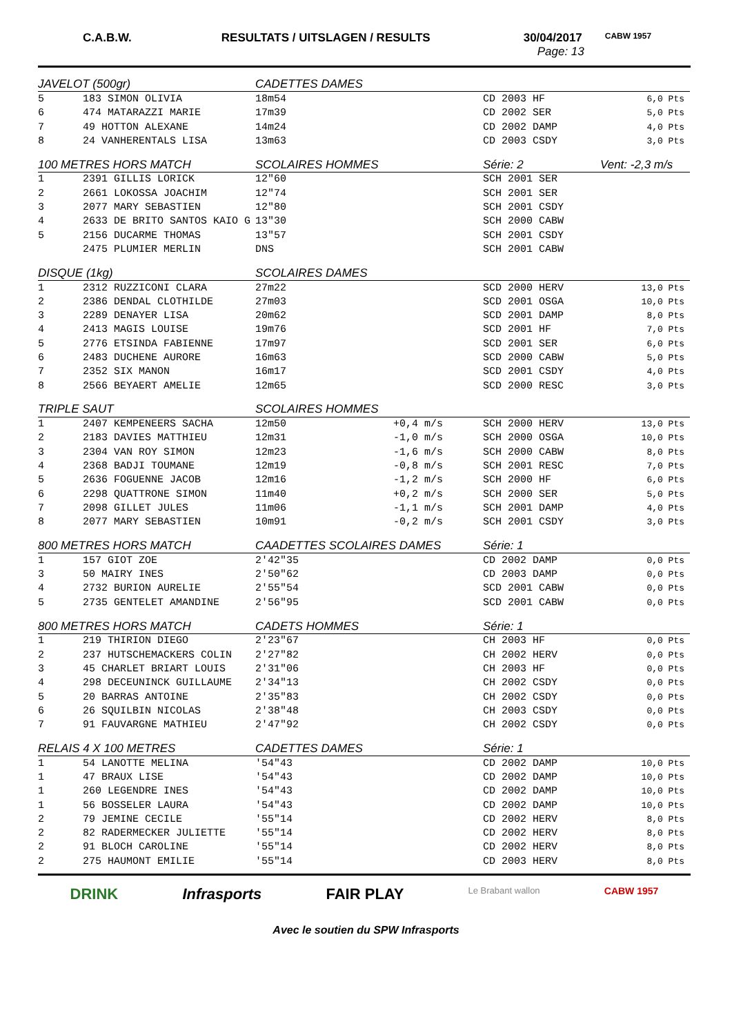C.A.B.W. RESULTATS / UITSLAGEN / RESULTS 30/04/2017
Page: 13 CABW 1957
| JAVELOT (500gr) | | CADETTES DAMES | | | |
| 5 | 183 SIMON OLIVIA | 18m54 | | CD 2003 HF | 6,0 Pts |
| 6 | 474 MATARAZZI MARIE | 17m39 | | CD 2002 SER | 5,0 Pts |
| 7 | 49 HOTTON ALEXANE | 14m24 | | CD 2002 DAMP | 4,0 Pts |
| 8 | 24 VANHERENTALS LISA | 13m63 | | CD 2003 CSDY | 3,0 Pts |
| 100 METRES HORS MATCH | | SCOLAIRES HOMMES | | Série: 2 | Vent: -2,3 m/s |
| 1 | 2391 GILLIS LORICK | 12"60 | | SCH 2001 SER | |
| 2 | 2661 LOKOSSA JOACHIM | 12"74 | | SCH 2001 SER | |
| 3 | 2077 MARY SEBASTIEN | 12"80 | | SCH 2001 CSDY | |
| 4 | 2633 DE BRITO SANTOS KAIO G | 13"30 | | SCH 2000 CABW | |
| 5 | 2156 DUCARME THOMAS | 13"57 | | SCH 2001 CSDY | |
| | 2475 PLUMIER MERLIN | DNS | | SCH 2001 CABW | |
| DISQUE (1kg) | | SCOLAIRES DAMES | | | |
| 1 | 2312 RUZZICONI CLARA | 27m22 | | SCD 2000 HERV | 13,0 Pts |
| 2 | 2386 DENDAL CLOTHILDE | 27m03 | | SCD 2001 OSGA | 10,0 Pts |
| 3 | 2289 DENAYER LISA | 20m62 | | SCD 2001 DAMP | 8,0 Pts |
| 4 | 2413 MAGIS LOUISE | 19m76 | | SCD 2001 HF | 7,0 Pts |
| 5 | 2776 ETSINDA FABIENNE | 17m97 | | SCD 2001 SER | 6,0 Pts |
| 6 | 2483 DUCHENE AURORE | 16m63 | | SCD 2000 CABW | 5,0 Pts |
| 7 | 2352 SIX MANON | 16m17 | | SCD 2001 CSDY | 4,0 Pts |
| 8 | 2566 BEYAERT AMELIE | 12m65 | | SCD 2000 RESC | 3,0 Pts |
| TRIPLE SAUT | | SCOLAIRES HOMMES | | | |
| 1 | 2407 KEMPENEERS SACHA | 12m50 | +0,4 m/s | SCH 2000 HERV | 13,0 Pts |
| 2 | 2183 DAVIES MATTHIEU | 12m31 | -1,0 m/s | SCH 2000 OSGA | 10,0 Pts |
| 3 | 2304 VAN ROY SIMON | 12m23 | -1,6 m/s | SCH 2000 CABW | 8,0 Pts |
| 4 | 2368 BADJI TOUMANE | 12m19 | -0,8 m/s | SCH 2001 RESC | 7,0 Pts |
| 5 | 2636 FOGUENNE JACOB | 12m16 | -1,2 m/s | SCH 2000 HF | 6,0 Pts |
| 6 | 2298 QUATTRONE SIMON | 11m40 | +0,2 m/s | SCH 2000 SER | 5,0 Pts |
| 7 | 2098 GILLET JULES | 11m06 | -1,1 m/s | SCH 2001 DAMP | 4,0 Pts |
| 8 | 2077 MARY SEBASTIEN | 10m91 | -0,2 m/s | SCH 2001 CSDY | 3,0 Pts |
| 800 METRES HORS MATCH | | CAADETTES SCOLAIRES DAMES | | Série: 1 | |
| 1 | 157 GIOT ZOE | 2'42"35 | | CD 2002 DAMP | 0,0 Pts |
| 3 | 50 MAIRY INES | 2'50"62 | | CD 2003 DAMP | 0,0 Pts |
| 4 | 2732 BURION AURELIE | 2'55"54 | | SCD 2001 CABW | 0,0 Pts |
| 5 | 2735 GENTELET AMANDINE | 2'56"95 | | SCD 2001 CABW | 0,0 Pts |
| 800 METRES HORS MATCH | | CADETS HOMMES | | Série: 1 | |
| 1 | 219 THIRION DIEGO | 2'23"67 | | CH 2003 HF | 0,0 Pts |
| 2 | 237 HUTSCHEMACKERS COLIN | 2'27"82 | | CH 2002 HERV | 0,0 Pts |
| 3 | 45 CHARLET BRIART LOUIS | 2'31"06 | | CH 2003 HF | 0,0 Pts |
| 4 | 298 DECEUNINCK GUILLAUME | 2'34"13 | | CH 2002 CSDY | 0,0 Pts |
| 5 | 20 BARRAS ANTOINE | 2'35"83 | | CH 2002 CSDY | 0,0 Pts |
| 6 | 26 SQUILBIN NICOLAS | 2'38"48 | | CH 2003 CSDY | 0,0 Pts |
| 7 | 91 FAUVARGNE MATHIEU | 2'47"92 | | CH 2002 CSDY | 0,0 Pts |
| RELAIS 4 X 100 METRES | | CADETTES DAMES | | Série: 1 | |
| 1 | 54 LANOTTE MELINA | '54"43 | | CD 2002 DAMP | 10,0 Pts |
| 1 | 47 BRAUX LISE | '54"43 | | CD 2002 DAMP | 10,0 Pts |
| 1 | 260 LEGENDRE INES | '54"43 | | CD 2002 DAMP | 10,0 Pts |
| 1 | 56 BOSSELER LAURA | '54"43 | | CD 2002 DAMP | 10,0 Pts |
| 2 | 79 JEMINE CECILE | '55"14 | | CD 2002 HERV | 8,0 Pts |
| 2 | 82 RADERMECKER JULIETTE | '55"14 | | CD 2002 HERV | 8,0 Pts |
| 2 | 91 BLOCH CAROLINE | '55"14 | | CD 2002 HERV | 8,0 Pts |
| 2 | 275 HAUMONT EMILIE | '55"14 | | CD 2003 HERV | 8,0 Pts |
DRINK Infrasports FAIR PLAY Le Brabant wallon CABW 1957
Avec le soutien du SPW Infrasports